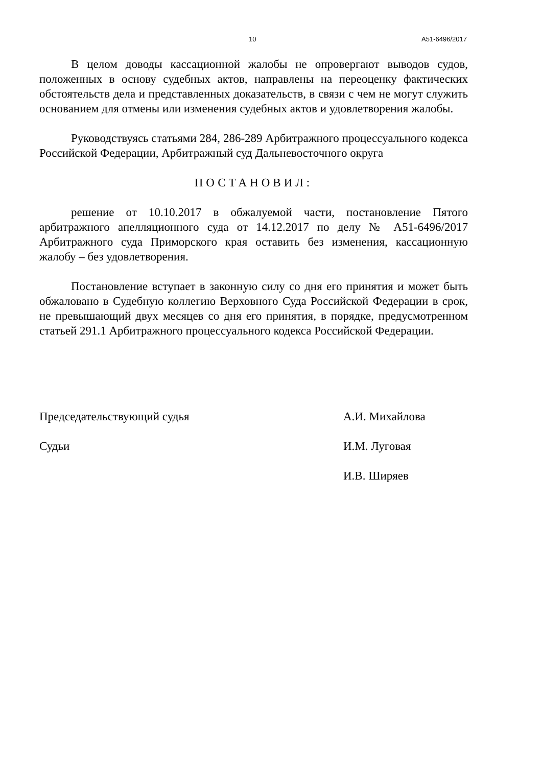10 А51-6496/2017
В целом доводы кассационной жалобы не опровергают выводов судов, положенных в основу судебных актов, направлены на переоценку фактических обстоятельств дела и представленных доказательств, в связи с чем не могут служить основанием для отмены или изменения судебных актов и удовлетворения жалобы.
Руководствуясь статьями 284, 286-289 Арбитражного процессуального кодекса Российской Федерации, Арбитражный суд Дальневосточного округа
ПОСТАНОВИЛ:
решение от 10.10.2017 в обжалуемой части, постановление Пятого арбитражного апелляционного суда от 14.12.2017 по делу № А51-6496/2017 Арбитражного суда Приморского края оставить без изменения, кассационную жалобу – без удовлетворения.
Постановление вступает в законную силу со дня его принятия и может быть обжаловано в Судебную коллегию Верховного Суда Российской Федерации в срок, не превышающий двух месяцев со дня его принятия, в порядке, предусмотренном статьей 291.1 Арбитражного процессуального кодекса Российской Федерации.
Председательствующий судья А.И. Михайлова
Судьи И.М. Луговая
И.В. Ширяев